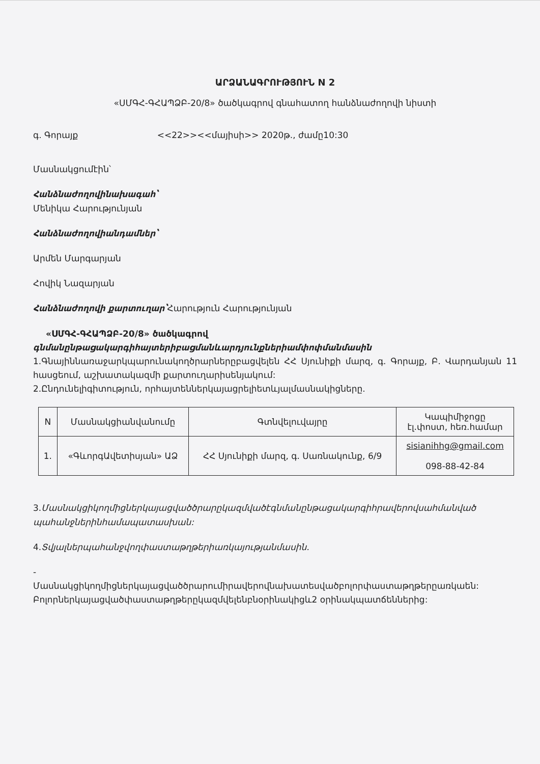ԱՐՁԱՆԱԳՐՈՒԹՅՈՒՆ N 2
«ՍՄԳՀ-ԳՀԱՊՁԲ-20/8» ծածկագրով գնահատող հանձնաժողովի նիստի
գ. Գորայք <<22>><<մայիսի>> 2020թ., ժամը10:30
Մասնակցումէին՝
Հանձնաժողովինախագահ՝
Մենիկա Հարությունյան
Հանձնաժողովիանդամներ՝
Արմեն Մարգարյան
Հովիկ Նազարյան
Հանձնաժողովի քարտուղար՝Հարություն Հարությունյան
«ՍՄԳՀ-ԳՀԱՊՁԲ-20/8» ծածկագրով
գնմանընթացակարգիհայտերիբացմանևարդյունքներիամփոփմանմասին
1.Գնայիննառաջարկպարունակողծրարներըբացվելեն ՀՀ Սյունիքի մարզ, գ. Գորայք, Բ. Վարդանյան 11 հասցեում, աշխատակազմի քարտուղարիսենյակում:
2.Ընդունելիգիտություն, որհայտեններկայացրելիետևյալմասնակիցները.
| N | Մասնակցիանվանումը | Գտնվելուվայրը | Կապիմիջոցը էլ.փոստ, հեռ.համար |
| --- | --- | --- | --- |
| 1. | «ԳևորգԱվետիսյան» ԱՁ | ՀՀ Սյունիքի մարզ, գ. Սառնակունք, 6/9 | sisianihhg@gmail.com 098-88-42-84 |
3.Մասնակցիկողմիցներկայացվածծրարըկազմվածէգնմանընթացակարգիհրավերովսահմանված պահանջներինհամապատասխան:
4.Տվյալներպահանջվողփաստաթղթերիառկայությանմասին.
-
Մասնակցիկողմիցներկայացվածծրարումիրավերովնախատեսվածբոլորփաստաթղթերըառկաեն: Բոլորներկայացվածփաստաթղթերըկազմվելենբնօրինակիցև2 օրինակպատճեններից: